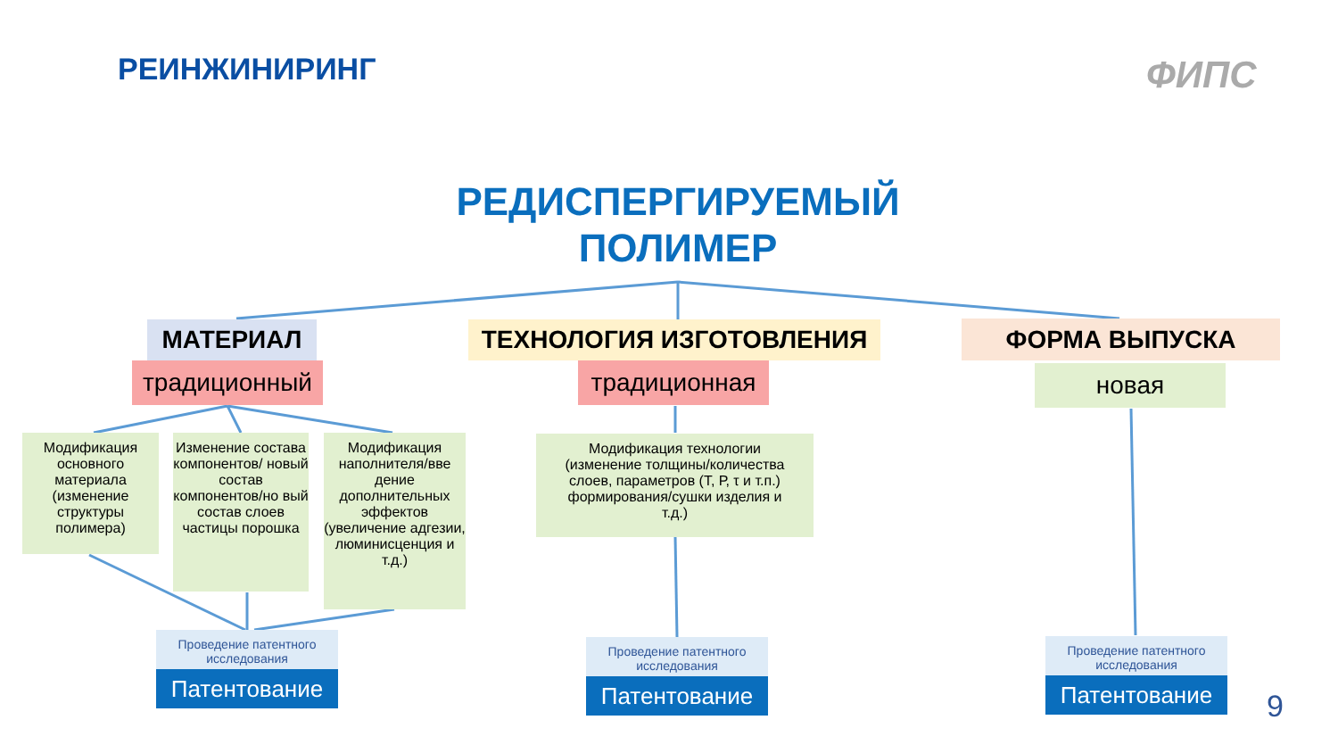РЕИНЖИНИРИНГ ФИПС
РЕДИСПЕРГИРУЕМЫЙ ПОЛИМЕР
МАТЕРИАЛ
традиционный
ТЕХНОЛОГИЯ ИЗГОТОВЛЕНИЯ
традиционная
ФОРМА ВЫПУСКА
новая
Модификация основного материала (изменение структуры полимера)
Изменение состава компонентов/ новый состав компонентов/но вый состав слоев частицы порошка
Модификация наполнителя/вве дение дополнительных эффектов (увеличение адгезии, люминисценция и т.д.)
Модификация технологии (изменение толщины/количества слоев, параметров (Т, Р, τ и т.п.) формирования/сушки изделия и т.д.)
Проведение патентного исследования
Патентование
Проведение патентного исследования
Патентование
Проведение патентного исследования
Патентование
9